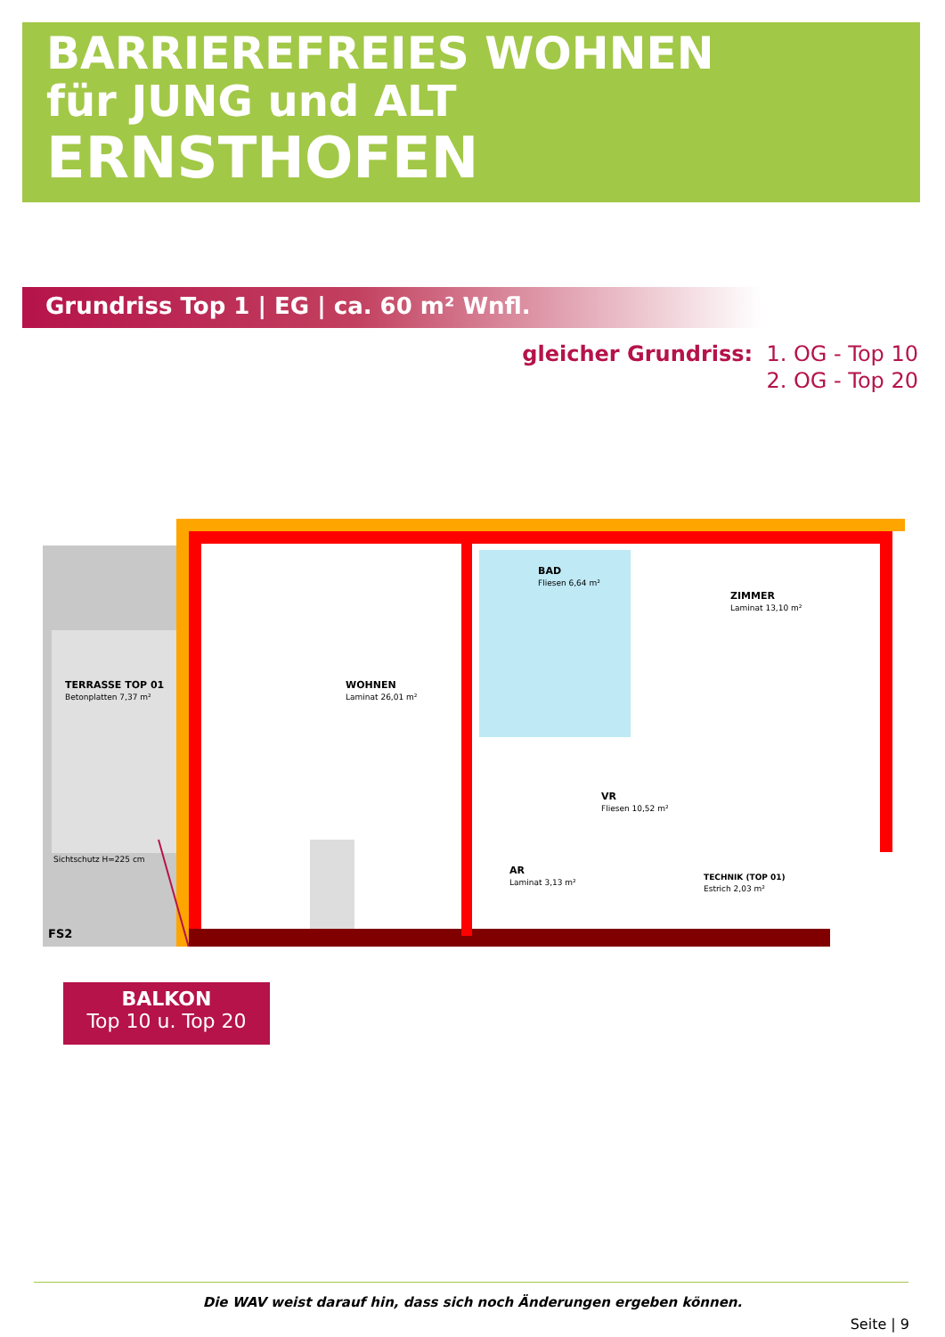BARRIEREFREIES WOHNEN
für JUNG und ALT
ERNSTHOFEN
Grundriss Top 1 | EG | ca. 60 m² Wnfl.
gleicher Grundriss: 1. OG - Top 10
2. OG - Top 20
TERRASSE TOP 01
Betonplatten 7,37 m²
WOHNEN
Laminat 26,01 m²
BAD
Fliesen 6,64 m²
ZIMMER
Laminat 13,10 m²
VR
Fliesen 10,52 m²
AR
Laminat 3,13 m²
TECHNIK (TOP 01)
Estrich 2,03 m²
Sichtschutz H=225 cm
FS2
BALKON
Top 10 u. Top 20
Die WAV weist darauf hin, dass sich noch Änderungen ergeben können.
Seite | 9